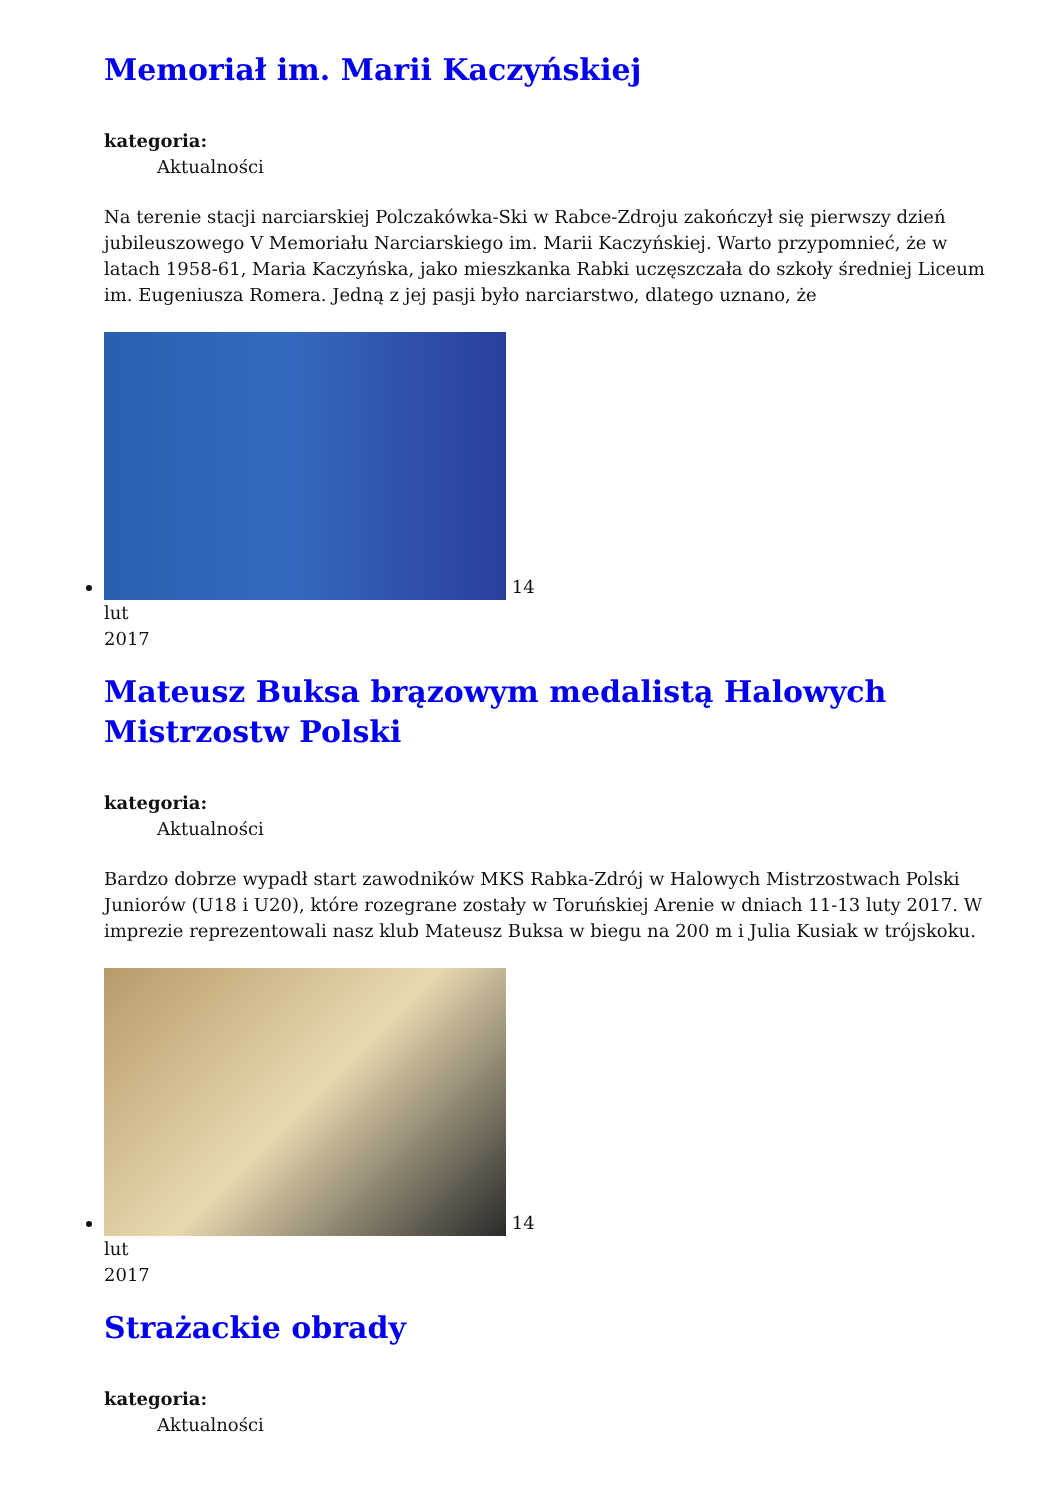Memoriał im. Marii Kaczyńskiej
kategoria:
Aktualności
Na terenie stacji narciarskiej Polczakówka-Ski w Rabce-Zdroju zakończył się pierwszy dzień jubileuszowego V Memoriału Narciarskiego im. Marii Kaczyńskiej. Warto przypomnieć, że w latach 1958-61, Maria Kaczyńska, jako mieszkanka Rabki uczęszczała do szkoły średniej Liceum im. Eugeniusza Romera. Jedną z jej pasji było narciarstwo, dlatego uznano, że
14
lut
2017
Mateusz Buksa brązowym medalistą Halowych Mistrzostw Polski
kategoria:
Aktualności
Bardzo dobrze wypadł start zawodników MKS Rabka-Zdrój w Halowych Mistrzostwach Polski Juniorów (U18 i U20), które rozegrane zostały w Toruńskiej Arenie w dniach 11-13 luty 2017. W imprezie reprezentowali nasz klub Mateusz Buksa w biegu na 200 m i Julia Kusiak w trójskoku.
14
lut
2017
Strażackie obrady
kategoria:
Aktualności